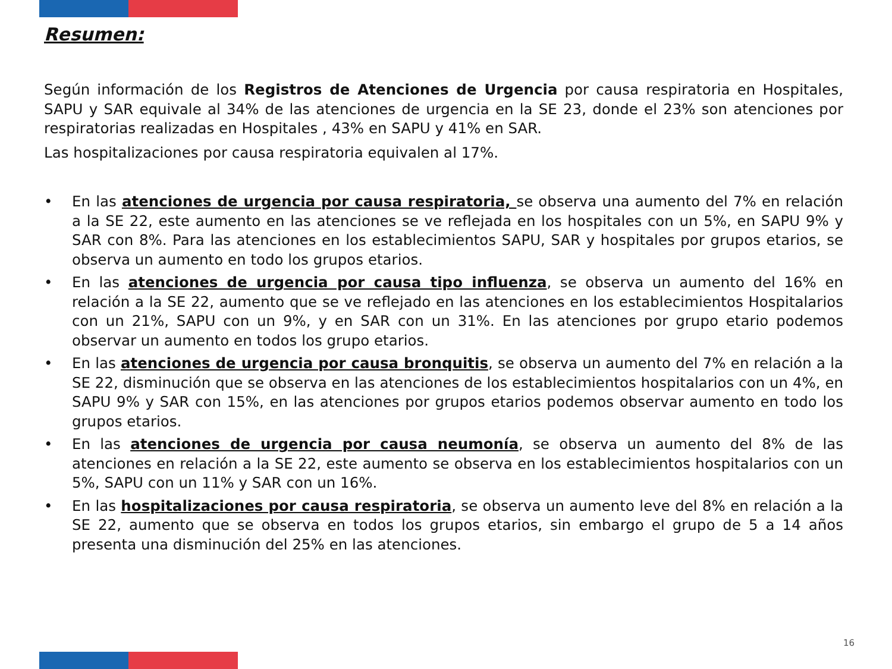Resumen:
Según información de los Registros de Atenciones de Urgencia por causa respiratoria en Hospitales, SAPU y SAR equivale al 34% de las atenciones de urgencia en la SE 23, donde el 23% son atenciones por respiratorias realizadas en Hospitales , 43% en SAPU y 41% en SAR.
Las hospitalizaciones por causa respiratoria equivalen al 17%.
• En las atenciones de urgencia por causa respiratoria, se observa una aumento del 7% en relación a la SE 22, este aumento en las atenciones se ve reflejada en los hospitales con un 5%, en SAPU 9% y SAR con 8%. Para las atenciones en los establecimientos SAPU, SAR y hospitales por grupos etarios, se observa un aumento en todo los grupos etarios.
• En las atenciones de urgencia por causa tipo influenza, se observa un aumento del 16% en relación a la SE 22, aumento que se ve reflejado en las atenciones en los establecimientos Hospitalarios con un 21%, SAPU con un 9%, y en SAR con un 31%. En las atenciones por grupo etario podemos observar un aumento en todos los grupo etarios.
• En las atenciones de urgencia por causa bronquitis, se observa un aumento del 7% en relación a la SE 22, disminución que se observa en las atenciones de los establecimientos hospitalarios con un 4%, en SAPU 9% y SAR con 15%, en las atenciones por grupos etarios podemos observar aumento en todo los grupos etarios.
• En las atenciones de urgencia por causa neumonía, se observa un aumento del 8% de las atenciones en relación a la SE 22, este aumento se observa en los establecimientos hospitalarios con un 5%, SAPU con un 11% y SAR con un 16%.
• En las hospitalizaciones por causa respiratoria, se observa un aumento leve del 8% en relación a la SE 22, aumento que se observa en todos los grupos etarios, sin embargo el grupo de 5 a 14 años presenta una disminución del 25% en las atenciones.
16